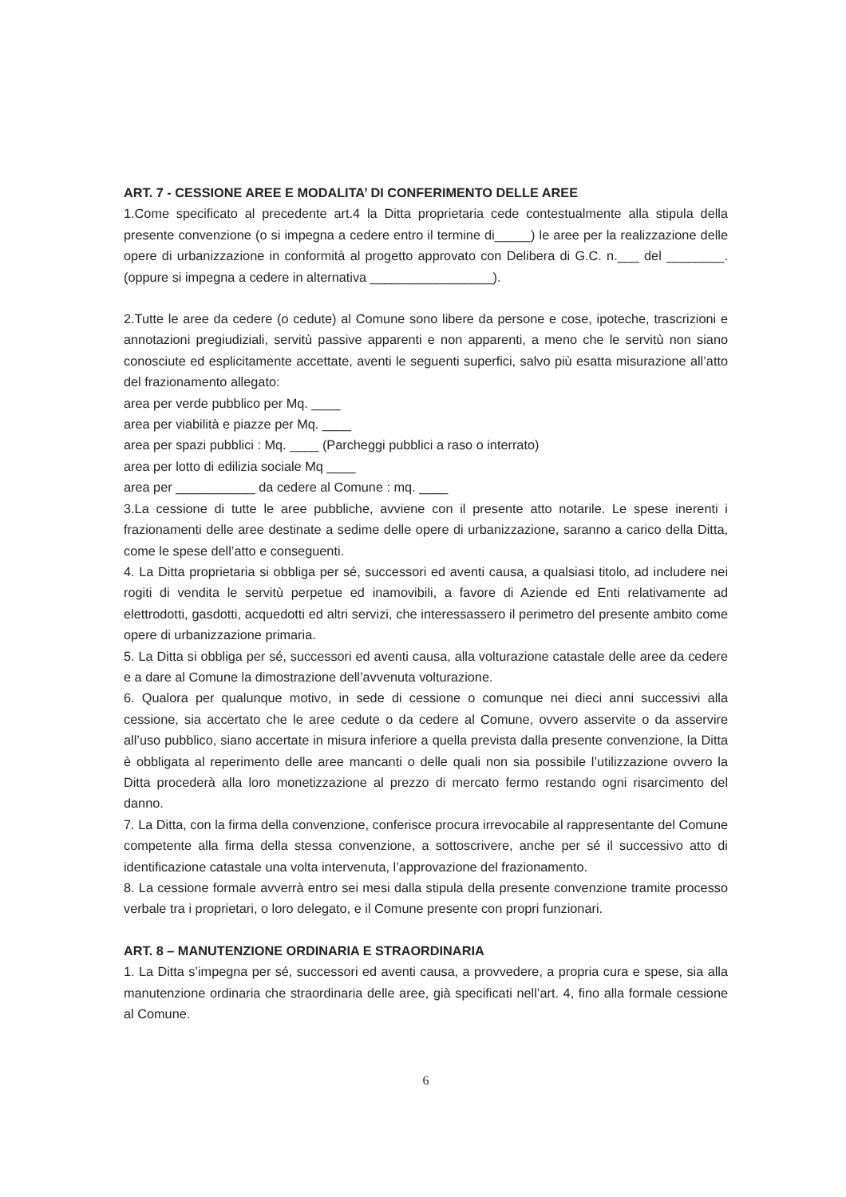ART. 7 - CESSIONE AREE E MODALITA’ DI CONFERIMENTO DELLE AREE
1.Come specificato al precedente art.4 la Ditta proprietaria cede contestualmente alla stipula della presente convenzione (o si impegna a cedere entro il termine di_____) le aree per la realizzazione delle opere di urbanizzazione in conformità al progetto approvato con Delibera di G.C. n.___ del ________. (oppure si impegna a cedere in alternativa _________________).
2.Tutte le aree da cedere (o cedute) al Comune sono libere da persone e cose, ipoteche, trascrizioni e annotazioni pregiudiziali, servitù passive apparenti e non apparenti, a meno che le servitù non siano conosciute ed esplicitamente accettate, aventi le seguenti superfici, salvo più esatta misurazione all’atto del frazionamento allegato:
area per verde pubblico per Mq. ____
area per viabilità e piazze per Mq. ____
area per spazi pubblici : Mq. ____ (Parcheggi pubblici a raso o interrato)
area per lotto di edilizia sociale Mq ____
area per ___________ da cedere al Comune : mq. ____
3.La cessione di tutte le aree pubbliche, avviene con il presente atto notarile. Le spese inerenti i frazionamenti delle aree destinate a sedime delle opere di urbanizzazione, saranno a carico della Ditta, come le spese dell’atto e conseguenti.
4. La Ditta proprietaria si obbliga per sé, successori ed aventi causa, a qualsiasi titolo, ad includere nei rogiti di vendita le servitù perpetue ed inamovibili, a favore di Aziende ed Enti relativamente ad elettrodotti, gasdotti, acquedotti ed altri servizi, che interessassero il perimetro del presente ambito come opere di urbanizzazione primaria.
5. La Ditta si obbliga per sé, successori ed aventi causa, alla volturazione catastale delle aree da cedere e a dare al Comune la dimostrazione dell’avvenuta volturazione.
6. Qualora per qualunque motivo, in sede di cessione o comunque nei dieci anni successivi alla cessione, sia accertato che le aree cedute o da cedere al Comune, ovvero asservite o da asservire all’uso pubblico, siano accertate in misura inferiore a quella prevista dalla presente convenzione, la Ditta è obbligata al reperimento delle aree mancanti o delle quali non sia possibile l’utilizzazione ovvero la Ditta procederà alla loro monetizzazione al prezzo di mercato fermo restando ogni risarcimento del danno.
7. La Ditta, con la firma della convenzione, conferisce procura irrevocabile al rappresentante del Comune competente alla firma della stessa convenzione, a sottoscrivere, anche per sé il successivo atto di identificazione catastale una volta intervenuta, l’approvazione del frazionamento.
8. La cessione formale avverrà entro sei mesi dalla stipula della presente convenzione tramite processo verbale tra i proprietari, o loro delegato, e il Comune presente con propri funzionari.
ART. 8 – MANUTENZIONE ORDINARIA E STRAORDINARIA
1. La Ditta s’impegna per sé, successori ed aventi causa, a provvedere, a propria cura e spese, sia alla manutenzione ordinaria che straordinaria delle aree, già specificati nell’art. 4, fino alla formale cessione al Comune.
6